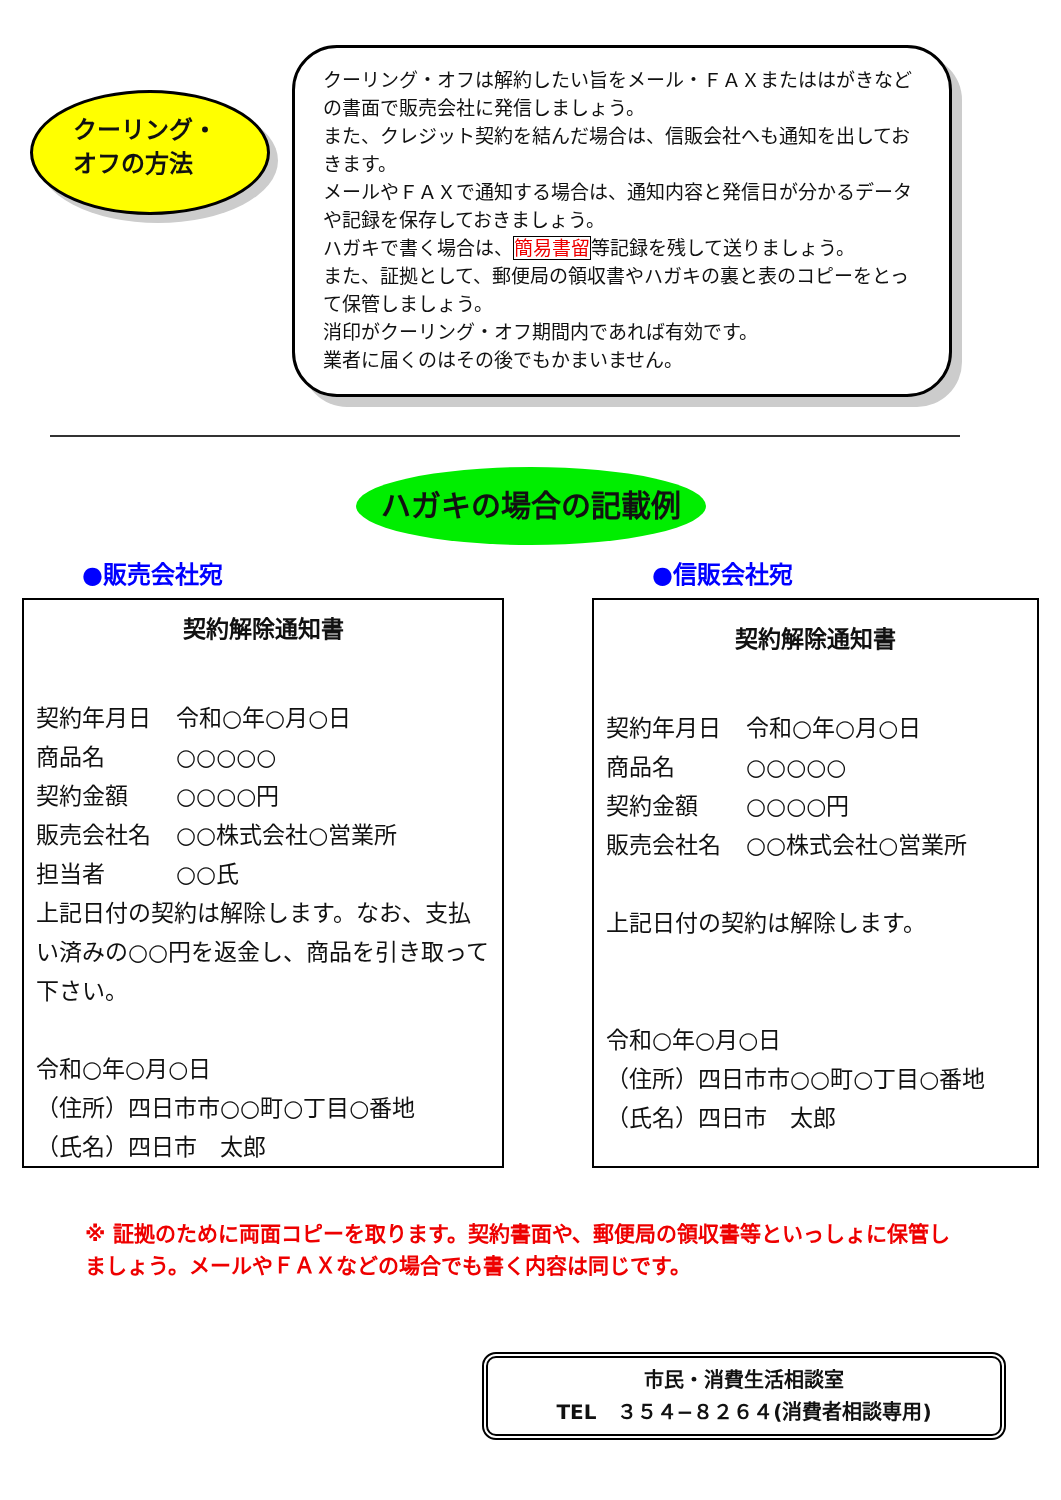クーリング・
オフの方法
クーリング・オフは解約したい旨をメール・ＦＡＸまたははがきなどの書面で販売会社に発信しましょう。
また、クレジット契約を結んだ場合は、信販会社へも通知を出しておきます。
メールやＦＡＸで通知する場合は、通知内容と発信日が分かるデータや記録を保存しておきましょう。
ハガキで書く場合は、簡易書留等記録を残して送りましょう。
また、証拠として、郵便局の領収書やハガキの裏と表のコピーをとって保管しましょう。
消印がクーリング・オフ期間内であれば有効です。
業者に届くのはその後でもかまいません。
ハガキの場合の記載例
●販売会社宛
契約解除通知書
| 契約年月日 | 令和○年○月○日 |
| 商品名 | ○○○○○ |
| 契約金額 | ○○○○円 |
| 販売会社名 | ○○株式会社○営業所 |
| 担当者 | ○○氏 |
上記日付の契約は解除します。なお、支払い済みの○○円を返金し、商品を引き取って下さい。
令和○年○月○日
（住所）四日市市○○町○丁目○番地
（氏名）四日市　太郎
●信販会社宛
契約解除通知書
| 契約年月日 | 令和○年○月○日 |
| 商品名 | ○○○○○ |
| 契約金額 | ○○○○円 |
| 販売会社名 | ○○株式会社○営業所 |
上記日付の契約は解除します。
令和○年○月○日
（住所）四日市市○○町○丁目○番地
（氏名）四日市　太郎
※ 証拠のために両面コピーを取ります。契約書面や、郵便局の領収書等といっしょに保管しましょう。メールやＦＡＸなどの場合でも書く内容は同じです。
市民・消費生活相談室
TEL　３５４−８２６４(消費者相談専用)